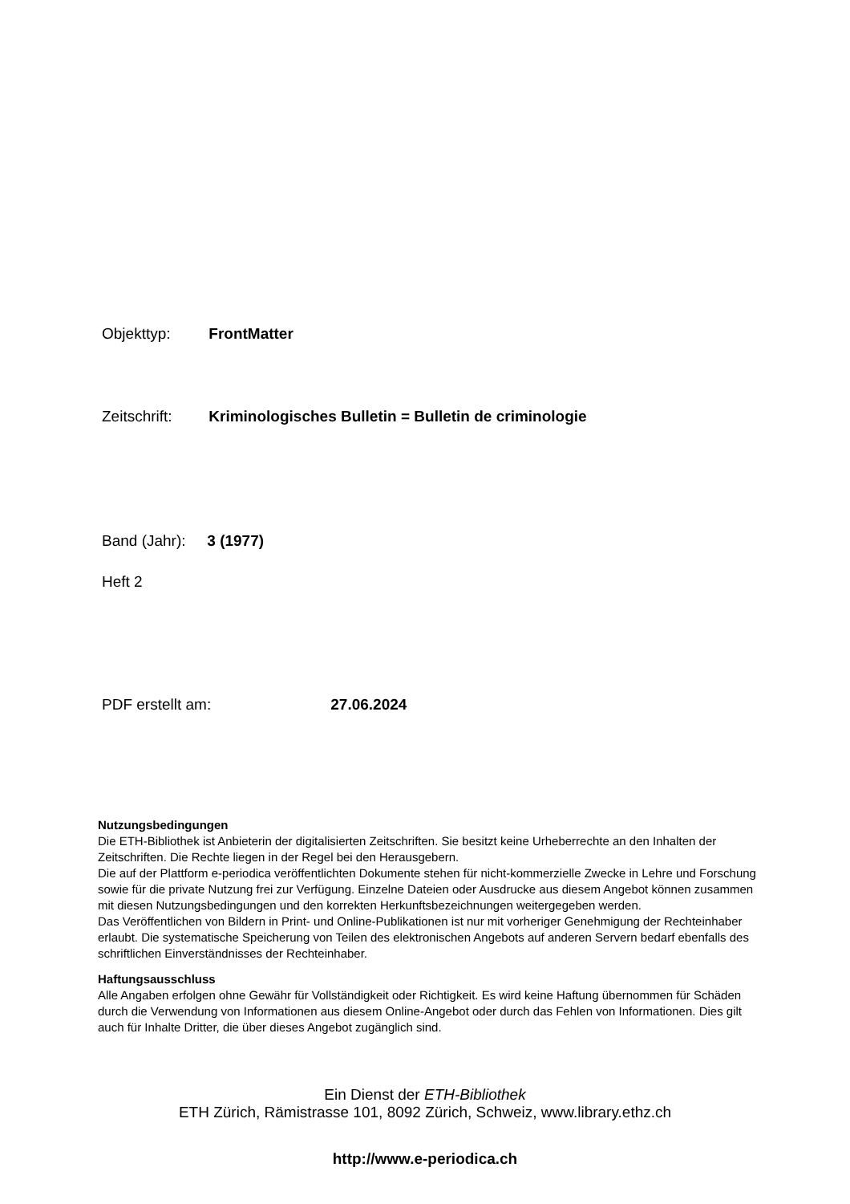Objekttyp: FrontMatter
Zeitschrift: Kriminologisches Bulletin = Bulletin de criminologie
Band (Jahr): 3 (1977)
Heft 2
PDF erstellt am: 27.06.2024
Nutzungsbedingungen
Die ETH-Bibliothek ist Anbieterin der digitalisierten Zeitschriften. Sie besitzt keine Urheberrechte an den Inhalten der Zeitschriften. Die Rechte liegen in der Regel bei den Herausgebern.
Die auf der Plattform e-periodica veröffentlichten Dokumente stehen für nicht-kommerzielle Zwecke in Lehre und Forschung sowie für die private Nutzung frei zur Verfügung. Einzelne Dateien oder Ausdrucke aus diesem Angebot können zusammen mit diesen Nutzungsbedingungen und den korrekten Herkunftsbezeichnungen weitergegeben werden.
Das Veröffentlichen von Bildern in Print- und Online-Publikationen ist nur mit vorheriger Genehmigung der Rechteinhaber erlaubt. Die systematische Speicherung von Teilen des elektronischen Angebots auf anderen Servern bedarf ebenfalls des schriftlichen Einverständnisses der Rechteinhaber.
Haftungsausschluss
Alle Angaben erfolgen ohne Gewähr für Vollständigkeit oder Richtigkeit. Es wird keine Haftung übernommen für Schäden durch die Verwendung von Informationen aus diesem Online-Angebot oder durch das Fehlen von Informationen. Dies gilt auch für Inhalte Dritter, die über dieses Angebot zugänglich sind.
Ein Dienst der ETH-Bibliothek
ETH Zürich, Rämistrasse 101, 8092 Zürich, Schweiz, www.library.ethz.ch
http://www.e-periodica.ch